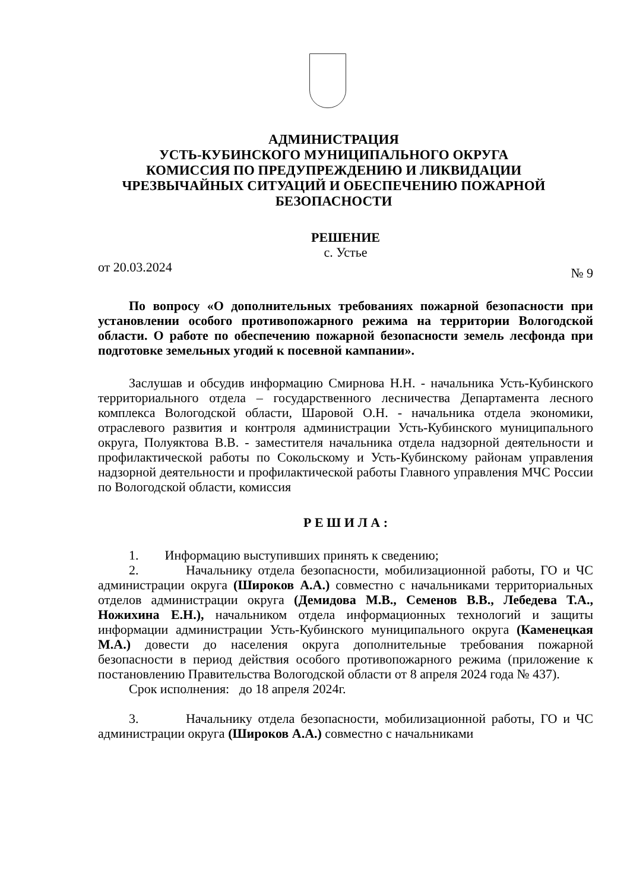АДМИНИСТРАЦИЯ
УСТЬ-КУБИНСКОГО МУНИЦИПАЛЬНОГО ОКРУГА
КОМИССИЯ ПО ПРЕДУПРЕЖДЕНИЮ И ЛИКВИДАЦИИ
ЧРЕЗВЫЧАЙНЫХ СИТУАЦИЙ И ОБЕСПЕЧЕНИЮ ПОЖАРНОЙ
БЕЗОПАСНОСТИ
РЕШЕНИЕ
с. Устье
от 20.03.2024 № 9
По вопросу «О дополнительных требованиях пожарной безопасности при установлении особого противопожарного режима на территории Вологодской области. О работе по обеспечению пожарной безопасности земель лесфонда при подготовке земельных угодий к посевной кампании».
Заслушав и обсудив информацию Смирнова Н.Н. - начальника Усть-Кубинского территориального отдела – государственного лесничества Департамента лесного комплекса Вологодской области, Шаровой О.Н. - начальника отдела экономики, отраслевого развития и контроля администрации Усть-Кубинского муниципального округа, Полуяктова В.В. - заместителя начальника отдела надзорной деятельности и профилактической работы по Сокольскому и Усть-Кубинскому районам управления надзорной деятельности и профилактической работы Главного управления МЧС России по Вологодской области, комиссия
Р Е Ш И Л А :
1. Информацию выступивших принять к сведению;
2. Начальнику отдела безопасности, мобилизационной работы, ГО и ЧС администрации округа (Широков А.А.) совместно с начальниками территориальных отделов администрации округа (Демидова М.В., Семенов В.В., Лебедева Т.А., Ножихина Е.Н.), начальником отдела информационных технологий и защиты информации администрации Усть-Кубинского муниципального округа (Каменецкая М.А.) довести до населения округа дополнительные требования пожарной безопасности в период действия особого противопожарного режима (приложение к постановлению Правительства Вологодской области от 8 апреля 2024 года № 437).
Срок исполнения: до 18 апреля 2024г.
3. Начальнику отдела безопасности, мобилизационной работы, ГО и ЧС администрации округа (Широков А.А.) совместно с начальниками